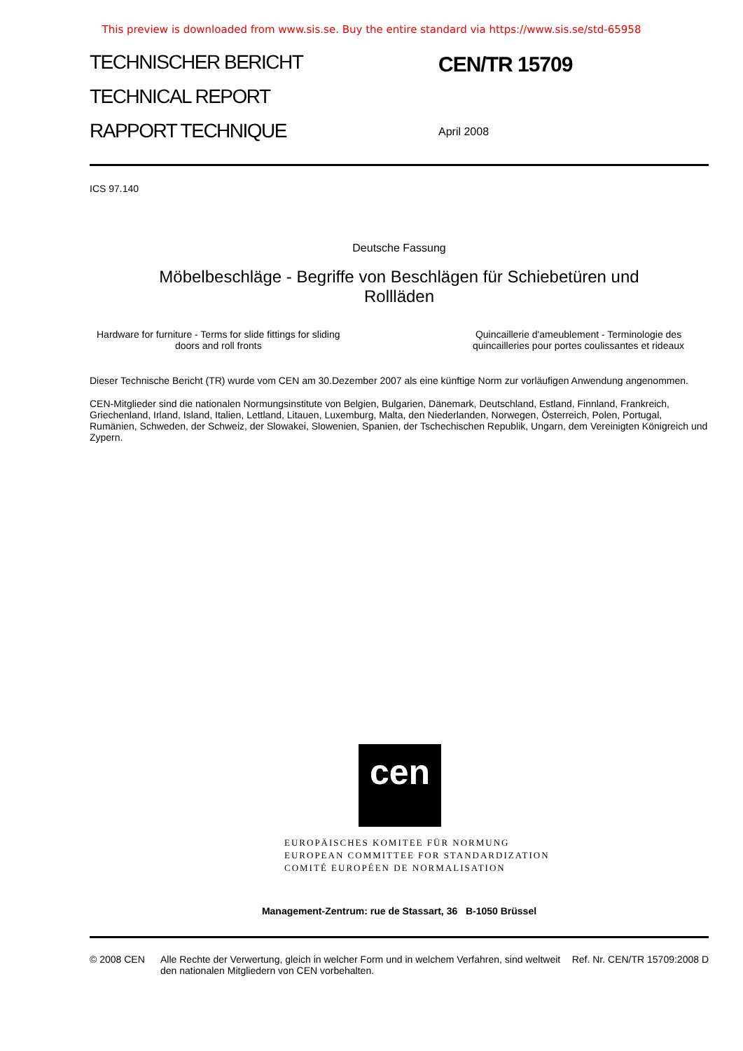This preview is downloaded from www.sis.se. Buy the entire standard via https://www.sis.se/std-65958
TECHNISCHER BERICHT
TECHNICAL REPORT
RAPPORT TECHNIQUE
CEN/TR 15709
April 2008
ICS 97.140
Deutsche Fassung
Möbelbeschläge - Begriffe von Beschlägen für Schiebetüren und
Rollläden
Hardware for furniture - Terms for slide fittings for sliding
doors and roll fronts
Quincaillerie d'ameublement - Terminologie des
quincailleries pour portes coulissantes et rideaux
Dieser Technische Bericht (TR) wurde vom CEN am 30.Dezember 2007 als eine künftige Norm zur vorläufigen Anwendung angenommen.
CEN-Mitglieder sind die nationalen Normungsinstitute von Belgien, Bulgarien, Dänemark, Deutschland, Estland, Finnland, Frankreich, Griechenland, Irland, Island, Italien, Lettland, Litauen, Luxemburg, Malta, den Niederlanden, Norwegen, Österreich, Polen, Portugal, Rumänien, Schweden, der Schweiz, der Slowakei, Slowenien, Spanien, der Tschechischen Republik, Ungarn, dem Vereinigten Königreich und Zypern.
cen
EUROPÄISCHES KOMITEE FÜR NORMUNG
EUROPEAN COMMITTEE FOR STANDARDIZATION
COMITÉ EUROPÉEN DE NORMALISATION
Management-Zentrum: rue de Stassart, 36 B-1050 Brüssel
© 2008 CEN Alle Rechte der Verwertung, gleich in welcher Form und in welchem Verfahren, sind weltweit den nationalen Mitgliedern von CEN vorbehalten.
Ref. Nr. CEN/TR 15709:2008 D